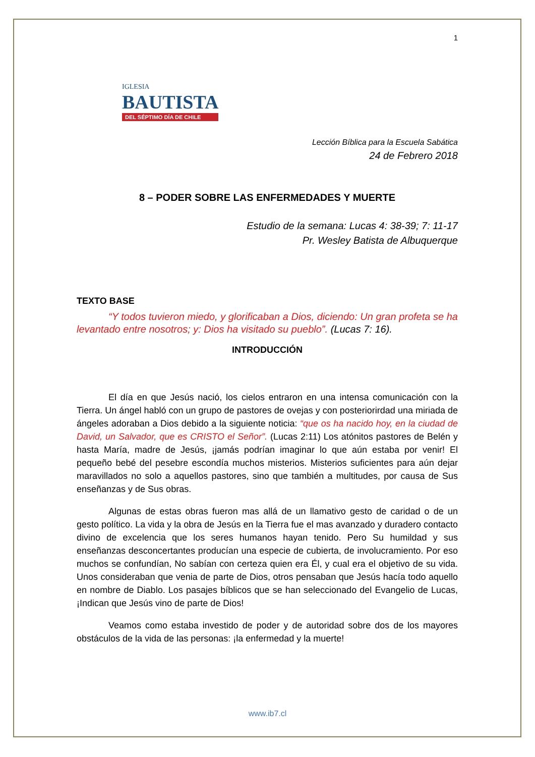1
IGLESIA
BAUTISTA
DEL SÉPTIMO DÍA DE CHILE
Lección Bíblica para la Escuela Sabática
24 de Febrero 2018
8 – PODER SOBRE LAS ENFERMEDADES Y MUERTE
Estudio de la semana: Lucas 4: 38-39; 7: 11-17
Pr. Wesley Batista de Albuquerque
TEXTO BASE
“Y todos tuvieron miedo, y glorificaban a Dios, diciendo: Un gran profeta se ha levantado entre nosotros; y: Dios ha visitado su pueblo”. (Lucas 7: 16).
INTRODUCCIÓN
El día en que Jesús nació, los cielos entraron en una intensa comunicación con la Tierra. Un ángel habló con un grupo de pastores de ovejas y con posteriorirdad una miriada de ángeles adoraban a Dios debido a la siguiente noticia: “que os ha nacido hoy, en la ciudad de David, un Salvador, que es CRISTO el Señor”. (Lucas 2:11) Los atónitos pastores de Belén y hasta María, madre de Jesús, ¡jamás podrían imaginar lo que aún estaba por venir! El pequeño bebé del pesebre escondía muchos misterios. Misterios suficientes para aún dejar maravillados no solo a aquellos pastores, sino que también a multitudes, por causa de Sus enseñanzas y de Sus obras.
Algunas de estas obras fueron mas allá de un llamativo gesto de caridad o de un gesto político. La vida y la obra de Jesús en la Tierra fue el mas avanzado y duradero contacto divino de excelencia que los seres humanos hayan tenido. Pero Su humildad y sus enseñanzas desconcertantes producían una especie de cubierta, de involucramiento. Por eso muchos se confundían, No sabían con certeza quien era Él, y cual era el objetivo de su vida. Unos consideraban que venia de parte de Dios, otros pensaban que Jesús hacía todo aquello en nombre de Diablo. Los pasajes bíblicos que se han seleccionado del Evangelio de Lucas, ¡Indican que Jesús vino de parte de Dios!
Veamos como estaba investido de poder y de autoridad sobre dos de los mayores obstáculos de la vida de las personas: ¡la enfermedad y la muerte!
www.ib7.cl